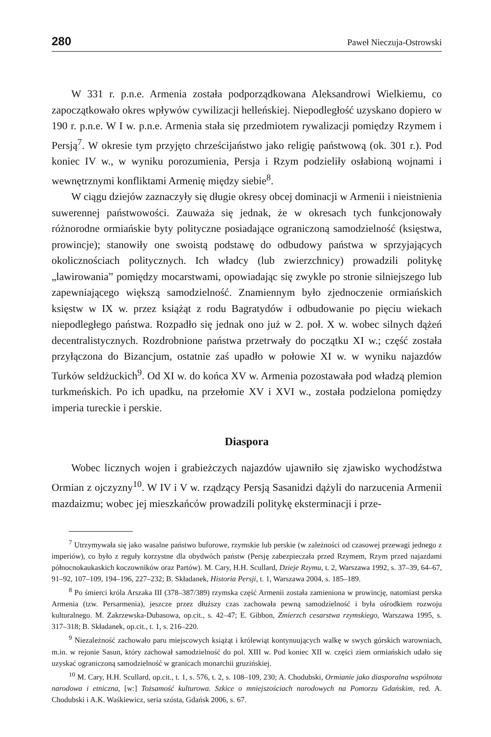280 Paweł Nieczuja-Ostrowski
W 331 r. p.n.e. Armenia została podporządkowana Aleksandrowi Wielkiemu, co zapoczątkowało okres wpływów cywilizacji helleńskiej. Niepodległość uzyskano dopiero w 190 r. p.n.e. W I w. p.n.e. Armenia stała się przedmiotem rywalizacji pomiędzy Rzymem i Persją<sup>7</sup>. W okresie tym przyjęto chrześcijaństwo jako religię państwową (ok. 301 r.). Pod koniec IV w., w wyniku porozumienia, Persja i Rzym podzieliły osłabioną wojnami i wewnętrznymi konfliktami Armenię między siebie<sup>8</sup>.
W ciągu dziejów zaznaczyły się długie okresy obcej dominacji w Armenii i nieistnienia suwerennej państwowości. Zauważa się jednak, że w okresach tych funkcjonowały różnorodne ormiańskie byty polityczne posiadające ograniczoną samodzielność (księstwa, prowincje); stanowiły one swoistą podstawę do odbudowy państwa w sprzyjających okolicznościach politycznych. Ich władcy (lub zwierzchnicy) prowadzili politykę „lawirowania” pomiędzy mocarstwami, opowiadając się zwykle po stronie silniejszego lub zapewniającego większą samodzielność. Znamiennym było zjednoczenie ormiańskich księstw w IX w. przez książąt z rodu Bagratydów i odbudowanie po pięciu wiekach niepodległego państwa. Rozpadło się jednak ono już w 2. poł. X w. wobec silnych dążeń decentralistycznych. Rozdrobnione państwa przetrwały do początku XI w.; część została przyłączona do Bizancjum, ostatnie zaś upadło w połowie XI w. w wyniku najazdów Turków seldżuckich<sup>9</sup>. Od XI w. do końca XV w. Armenia pozostawała pod władzą plemion turkmeńskich. Po ich upadku, na przełomie XV i XVI w., została podzielona pomiędzy imperia tureckie i perskie.
Diaspora
Wobec licznych wojen i grabieżczych najazdów ujawniło się zjawisko wychodźstwa Ormian z ojczyzny<sup>10</sup>. W IV i V w. rządzący Persją Sasanidzi dążyli do narzucenia Armenii mazdaizmu; wobec jej mieszkańców prowadzili politykę eksterminacji i prze-
<sup>7</sup> Utrzymywała się jako wasalne państwo buforowe, rzymskie lub perskie (w zależności od czasowej przewagi jednego z imperiów), co było z reguły korzystne dla obydwóch państw (Persję zabezpieczała przed Rzymem, Rzym przed najazdami północnokaukaskich koczowników oraz Partów). M. Cary, H.H. Scullard, Dzieje Rzymu, t. 2, Warszawa 1992, s. 37–39, 64–67, 91–92, 107–109, 194–196, 227–232; B. Składanek, Historia Persji, t. 1, Warszawa 2004, s. 185–189.
<sup>8</sup> Po śmierci króla Arszaka III (378–387/389) rzymska część Armenii została zamieniona w prowincję, natomiast perska Armenia (tzw. Persarmenia), jeszcze przez dłuższy czas zachowała pewną samodzielność i była ośrodkiem rozwoju kulturalnego. M. Zakrzewska-Dubasowa, op.cit., s. 42–47; E. Gibbon, Zmierzch cesarstwa rzymskiego, Warszawa 1995, s. 317–318; B. Składanek, op.cit., t. 1, s. 216–220.
<sup>9</sup> Niezależność zachowało paru miejscowych książąt i królewiąt kontynuujących walkę w swych górskich warowniach, m.in. w rejonie Sasun, który zachował samodzielność do pol. XIII w. Pod koniec XII w. części ziem ormiańskich udało się uzyskać ograniczoną samodzielność w granicach monarchii gruzińskiej.
<sup>10</sup> M. Cary, H.H. Scullard, op.cit., t. 1, s. 576, t. 2, s. 108–109, 230; A. Chodubski, Ormianie jako diasporalna wspólnota narodowa i etniczna, [w:] Tożsamość kulturowa. Szkice o mniejszościach narodowych na Pomorzu Gdańskim, red. A. Chodubski i A.K. Waśkiewicz, seria szósta, Gdańsk 2006, s. 67.